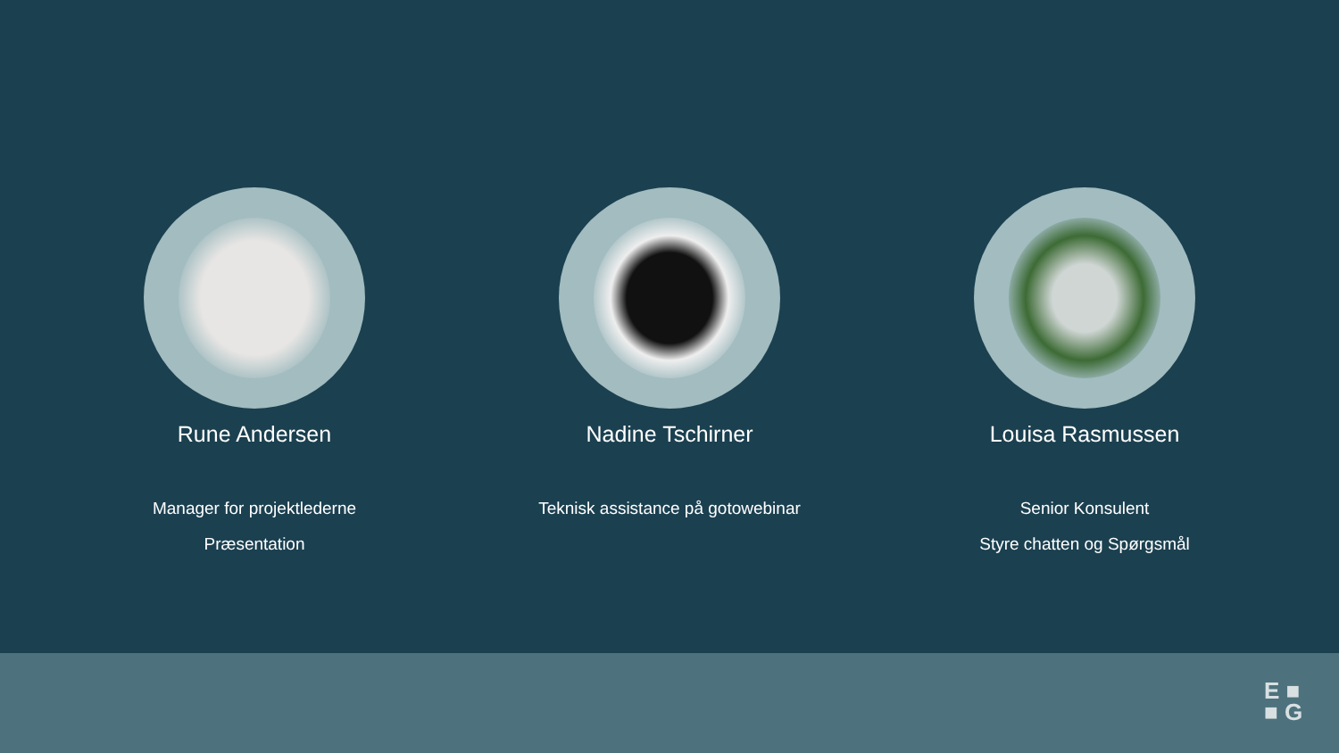Rune Andersen
Manager for projektlederne
Præsentation
Nadine Tschirner
Teknisk assistance på gotowebinar
Louisa Rasmussen
Senior Konsulent
Styre chatten og Spørgsmål
E ■
■ G